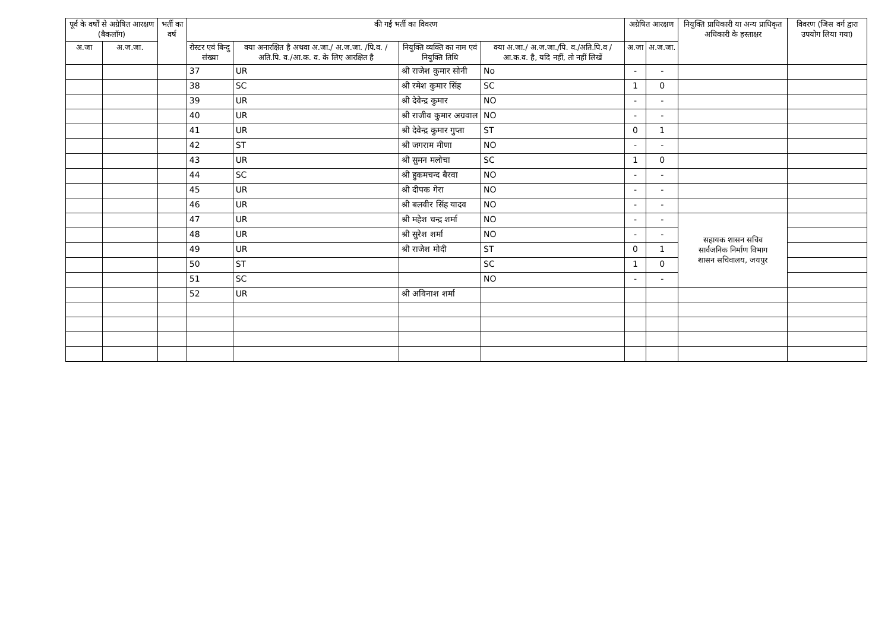| पूर्व के वर्षों से अग्रेषित आरक्षण (बैकलॉग) | | भर्ती का वर्ष | की गई भर्ती का विवरण | | | | अग्रेषित आरक्षण | | नियुक्ति प्राधिकारी या अन्य प्राधिकृत अधिकारी के हस्ताक्षर | विवरण (जिस वर्ग द्वारा उपयोग लिया गया) |
| --- | --- | --- | --- | --- | --- | --- | --- | --- | --- | --- |
| अ.जा | अ.ज.जा. | | रोस्टर एवं बिन्दु संख्या | क्या अनारक्षित है अथवा अ.जा./ अ.ज.जा. /पि.व. /अति.पि. व./आ.क. व. के लिए आरक्षित है | नियुक्ति व्यक्ति का नाम एवं नियुक्ति तिथि | क्या अ.जा./ अ.ज.जा./पि. व./अति.पि.व /आ.क.व. है, यदि नहीं, तो नहीं लिखें | अ.जा | अ.ज.जा. | | |
| | | | 37 | UR | श्री राजेश कुमार सोनी | No | - | - | | |
| | | | 38 | SC | श्री रमेश कुमार सिंह | SC | 1 | 0 | | |
| | | | 39 | UR | श्री देवेन्द्र कुमार | NO | - | - | | |
| | | | 40 | UR | श्री राजीव कुमार अग्रवाल | NO | - | - | | |
| | | | 41 | UR | श्री देवेन्द्र कुमार गुप्ता | ST | 0 | 1 | | |
| | | | 42 | ST | श्री जगराम मीणा | NO | - | - | | |
| | | | 43 | UR | श्री सुमन मलोचा | SC | 1 | 0 | | |
| | | | 44 | SC | श्री हुकमचन्द बैरवा | NO | - | - | | |
| | | | 45 | UR | श्री दीपक गेरा | NO | - | - | | |
| | | | 46 | UR | श्री बलवीर सिंह यादव | NO | - | - | | |
| | | | 47 | UR | श्री महेश चन्द्र शर्मा | NO | - | - | सहायक शासन सचिव सार्वजनिक निर्माण विभाग शासन सचिवालय, जयपुर | |
| | | | 48 | UR | श्री सुरेश शर्मा | NO | - | - | | |
| | | | 49 | UR | श्री राजेश मोदी | ST | 0 | 1 | | |
| | | | 50 | ST | | SC | 1 | 0 | | |
| | | | 51 | SC | | NO | - | - | | |
| | | | 52 | UR | श्री अविनाश शर्मा | | | | | |